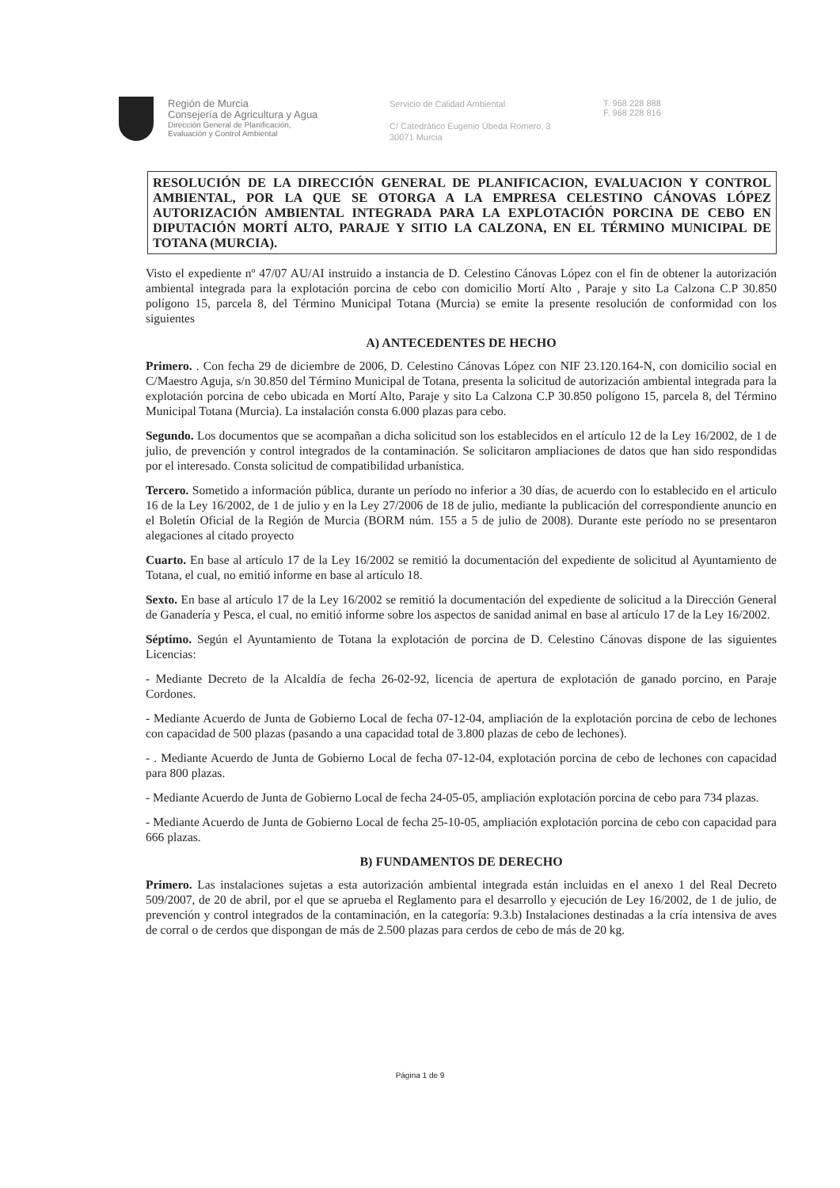Región de Murcia
Consejería de Agricultura y Agua
Dirección General de Planificación,
Evaluación y Control Ambiental
Servicio de Calidad Ambiental
C/ Catedrático Eugenio Úbeda Romero, 3
30071 Murcia
T. 968 228 888
F. 968 228 816
RESOLUCIÓN DE LA DIRECCIÓN GENERAL DE PLANIFICACION, EVALUACION Y CONTROL AMBIENTAL, POR LA QUE SE OTORGA A LA EMPRESA CELESTINO CÁNOVAS LÓPEZ AUTORIZACIÓN AMBIENTAL INTEGRADA PARA LA EXPLOTACIÓN PORCINA DE CEBO EN DIPUTACIÓN MORTÍ ALTO, PARAJE Y SITIO LA CALZONA, EN EL TÉRMINO MUNICIPAL DE TOTANA (MURCIA).
Visto el expediente nº 47/07 AU/AI instruido a instancia de D. Celestino Cánovas López con el fin de obtener la autorización ambiental integrada para la explotación porcina de cebo con domicilio Mortí Alto , Paraje y sito La Calzona C.P 30.850 polígono 15, parcela 8, del Término Municipal Totana (Murcia) se emite la presente resolución de conformidad con los siguientes
A) ANTECEDENTES DE HECHO
Primero. . Con fecha 29 de diciembre de 2006, D. Celestino Cánovas López con NIF 23.120.164-N, con domicilio social en C/Maestro Aguja, s/n 30.850 del Término Municipal de Totana, presenta la solicitud de autorización ambiental integrada para la explotación porcina de cebo ubicada en Mortí Alto, Paraje y sito La Calzona C.P 30.850 polígono 15, parcela 8, del Término Municipal Totana (Murcia). La instalación consta 6.000 plazas para cebo.
Segundo. Los documentos que se acompañan a dicha solicitud son los establecidos en el artículo 12 de la Ley 16/2002, de 1 de julio, de prevención y control integrados de la contaminación. Se solicitaron ampliaciones de datos que han sido respondidas por el interesado. Consta solicitud de compatibilidad urbanística.
Tercero. Sometido a información pública, durante un período no inferior a 30 días, de acuerdo con lo establecido en el articulo 16 de la Ley 16/2002, de 1 de julio y en la Ley 27/2006 de 18 de julio, mediante la publicación del correspondiente anuncio en el Boletín Oficial de la Región de Murcia (BORM núm. 155 a 5 de julio de 2008). Durante este período no se presentaron alegaciones al citado proyecto
Cuarto. En base al artículo 17 de la Ley 16/2002 se remitió la documentación del expediente de solicitud al Ayuntamiento de Totana, el cual, no emitió informe en base al artículo 18.
Sexto. En base al artículo 17 de la Ley 16/2002 se remitió la documentación del expediente de solicitud a la Dirección General de Ganadería y Pesca, el cual, no emitió informe sobre los aspectos de sanidad animal en base al artículo 17 de la Ley 16/2002.
Séptimo. Según el Ayuntamiento de Totana la explotación de porcina de D. Celestino Cánovas dispone de las siguientes Licencias:
- Mediante Decreto de la Alcaldía de fecha 26-02-92, licencia de apertura de explotación de ganado porcino, en Paraje Cordones.
- Mediante Acuerdo de Junta de Gobierno Local de fecha 07-12-04, ampliación de la explotación porcina de cebo de lechones con capacidad de 500 plazas (pasando a una capacidad total de 3.800 plazas de cebo de lechones).
- . Mediante Acuerdo de Junta de Gobierno Local de fecha 07-12-04, explotación porcina de cebo de lechones con capacidad para 800 plazas.
- Mediante Acuerdo de Junta de Gobierno Local de fecha 24-05-05, ampliación explotación porcina de cebo para 734 plazas.
- Mediante Acuerdo de Junta de Gobierno Local de fecha 25-10-05, ampliación explotación porcina de cebo con capacidad para 666 plazas.
B) FUNDAMENTOS DE DERECHO
Primero. Las instalaciones sujetas a esta autorización ambiental integrada están incluidas en el anexo 1 del Real Decreto 509/2007, de 20 de abril, por el que se aprueba el Reglamento para el desarrollo y ejecución de Ley 16/2002, de 1 de julio, de prevención y control integrados de la contaminación, en la categoría: 9.3.b) Instalaciones destinadas a la cría intensiva de aves de corral o de cerdos que dispongan de más de 2.500 plazas para cerdos de cebo de más de 20 kg.
Página 1 de 9